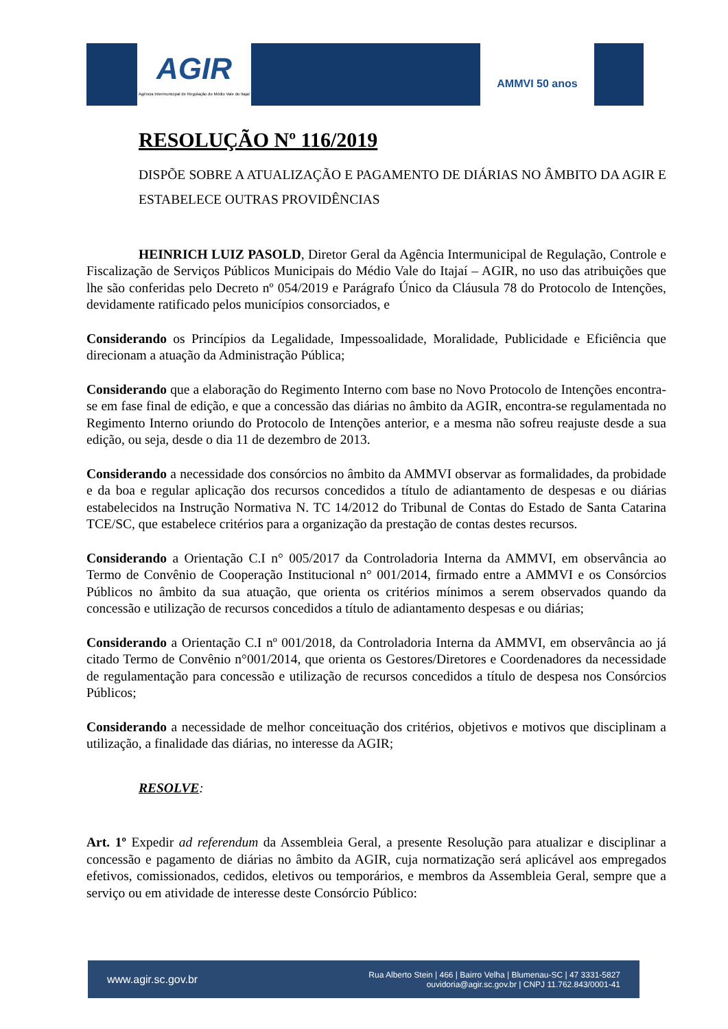AGIR
Agência Intermunicipal de Regulação do Médio Vale do Itajaí
AMMVI 50 anos
RESOLUÇÃO Nº 116/2019
DISPÕE SOBRE A ATUALIZAÇÃO E PAGAMENTO DE DIÁRIAS NO ÂMBITO DA AGIR E ESTABELECE OUTRAS PROVIDÊNCIAS
HEINRICH LUIZ PASOLD, Diretor Geral da Agência Intermunicipal de Regulação, Controle e Fiscalização de Serviços Públicos Municipais do Médio Vale do Itajaí – AGIR, no uso das atribuições que lhe são conferidas pelo Decreto nº 054/2019 e Parágrafo Único da Cláusula 78 do Protocolo de Intenções, devidamente ratificado pelos municípios consorciados, e
Considerando os Princípios da Legalidade, Impessoalidade, Moralidade, Publicidade e Eficiência que direcionam a atuação da Administração Pública;
Considerando que a elaboração do Regimento Interno com base no Novo Protocolo de Intenções encontra-se em fase final de edição, e que a concessão das diárias no âmbito da AGIR, encontra-se regulamentada no Regimento Interno oriundo do Protocolo de Intenções anterior, e a mesma não sofreu reajuste desde a sua edição, ou seja, desde o dia 11 de dezembro de 2013.
Considerando a necessidade dos consórcios no âmbito da AMMVI observar as formalidades, da probidade e da boa e regular aplicação dos recursos concedidos a título de adiantamento de despesas e ou diárias estabelecidos na Instrução Normativa N. TC 14/2012 do Tribunal de Contas do Estado de Santa Catarina TCE/SC, que estabelece critérios para a organização da prestação de contas destes recursos.
Considerando a Orientação C.I n° 005/2017 da Controladoria Interna da AMMVI, em observância ao Termo de Convênio de Cooperação Institucional n° 001/2014, firmado entre a AMMVI e os Consórcios Públicos no âmbito da sua atuação, que orienta os critérios mínimos a serem observados quando da concessão e utilização de recursos concedidos a título de adiantamento despesas e ou diárias;
Considerando a Orientação C.I nº 001/2018, da Controladoria Interna da AMMVI, em observância ao já citado Termo de Convênio n°001/2014, que orienta os Gestores/Diretores e Coordenadores da necessidade de regulamentação para concessão e utilização de recursos concedidos a título de despesa nos Consórcios Públicos;
Considerando a necessidade de melhor conceituação dos critérios, objetivos e motivos que disciplinam a utilização, a finalidade das diárias, no interesse da AGIR;
RESOLVE:
Art. 1º Expedir ad referendum da Assembleia Geral, a presente Resolução para atualizar e disciplinar a concessão e pagamento de diárias no âmbito da AGIR, cuja normatização será aplicável aos empregados efetivos, comissionados, cedidos, eletivos ou temporários, e membros da Assembleia Geral, sempre que a serviço ou em atividade de interesse deste Consórcio Público:
www.agir.sc.gov.br Rua Alberto Stein | 466 | Bairro Velha | Blumenau-SC | 47 3331-5827
ouvidoria@agir.sc.gov.br | CNPJ 11.762.843/0001-41